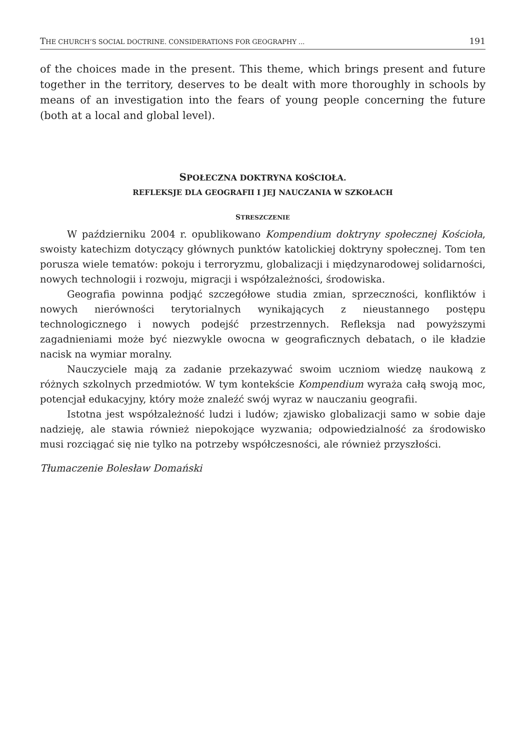THE CHURCH’S SOCIAL DOCTRINE. CONSIDERATIONS FOR GEOGRAPHY ... 191
of the choices made in the present. This theme, which brings present and future together in the territory, deserves to be dealt with more thoroughly in schools by means of an investigation into the fears of young people concerning the future (both at a local and global level).
SPOŁECZNA DOKTRYNA KOŚCIOŁA.
REFLEKSJE DLA GEOGRAFII I JEJ NAUCZANIA W SZKOŁACH
STRESZCZENIE
W październiku 2004 r. opublikowano Kompendium doktryny społecznej Kościoła, swoisty katechizm dotyczący głównych punktów katolickiej doktryny społecznej. Tom ten porusza wiele tematów: pokoju i terroryzmu, globalizacji i międzynarodowej solidarności, nowych technologii i rozwoju, migracji i współzależności, środowiska.
Geografia powinna podjąć szczegółowe studia zmian, sprzeczności, konfliktów i nowych nierówności terytorialnych wynikających z nieustannego postępu technologicznego i nowych podejść przestrzennych. Refleksja nad powyższymi zagadnieniami może być niezwykle owocna w geograficznych debatach, o ile kładzie nacisk na wymiar moralny.
Nauczyciele mają za zadanie przekazywać swoim uczniom wiedzę naukową z różnych szkolnych przedmiotów. W tym kontekście Kompendium wyraża całą swoją moc, potencjał edukacyjny, który może znaleźć swój wyraz w nauczaniu geografii.
Istotna jest współzależność ludzi i ludów; zjawisko globalizacji samo w sobie daje nadzieję, ale stawia również niepokojące wyzwania; odpowiedzialność za środowisko musi rozciągać się nie tylko na potrzeby współczesności, ale również przyszłości.
Tłumaczenie Bolesław Domański